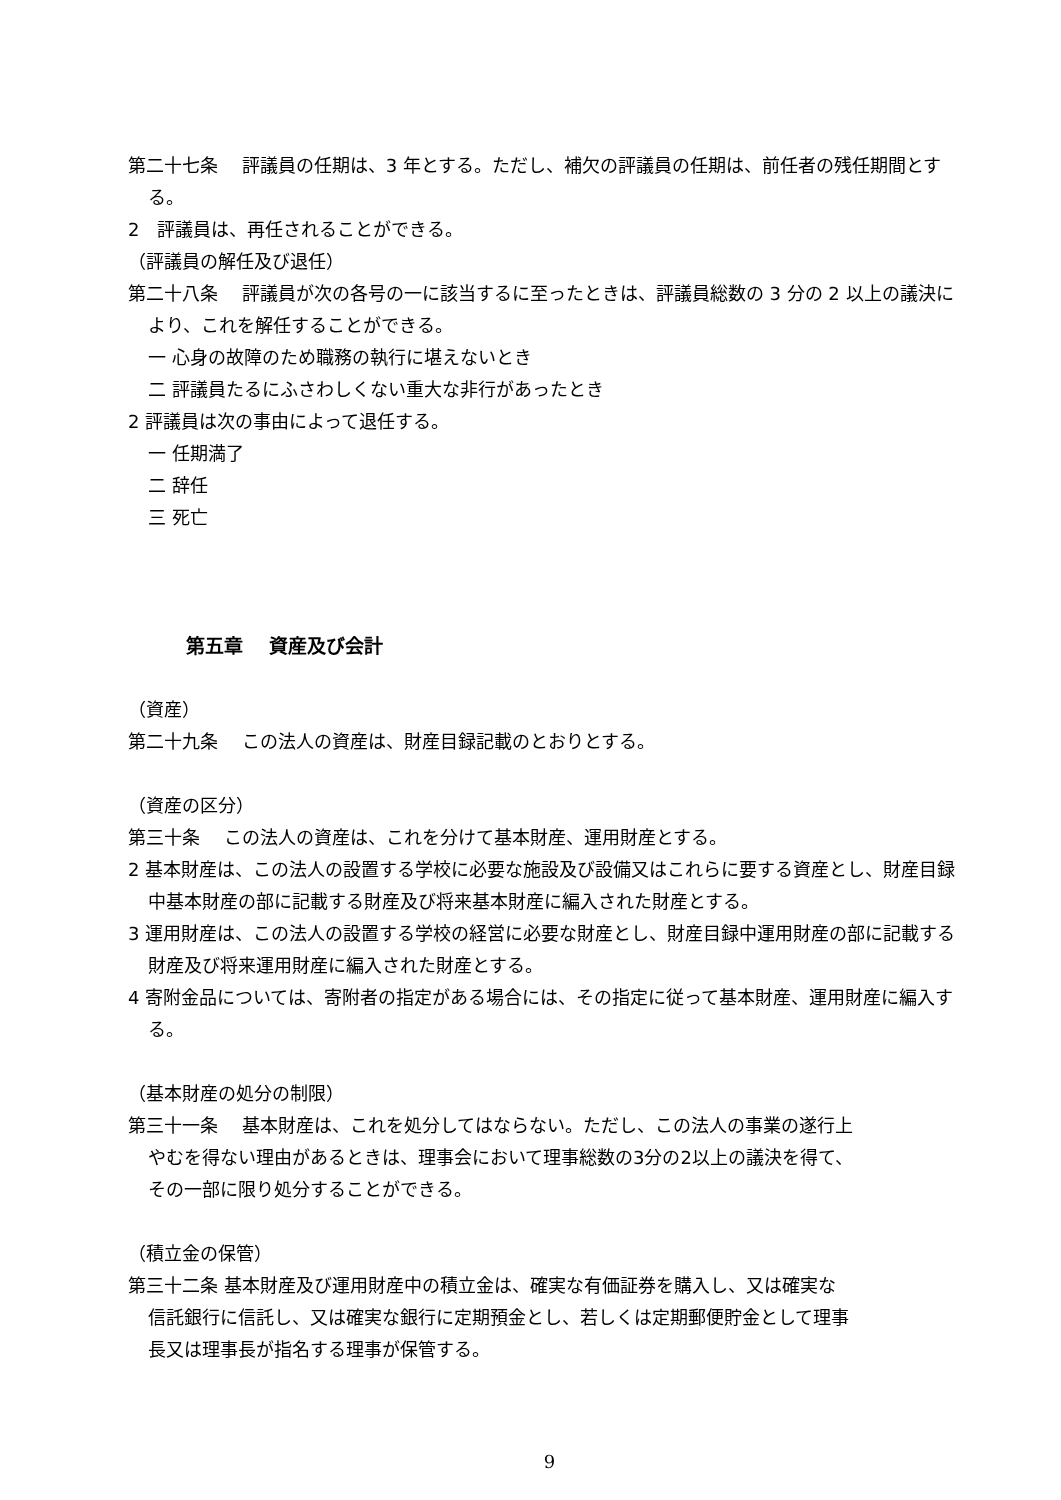第二十七条　 評議員の任期は、3 年とする。ただし、補欠の評議員の任期は、前任者の残任期間とする。
2　評議員は、再任されることができる。
（評議員の解任及び退任）
第二十八条　 評議員が次の各号の一に該当するに至ったときは、評議員総数の 3 分の 2 以上の議決により、これを解任することができる。
一 心身の故障のため職務の執行に堪えないとき
二 評議員たるにふさわしくない重大な非行があったとき
2 評議員は次の事由によって退任する。
一 任期満了
二 辞任
三 死亡
第五章　 資産及び会計
（資産）
第二十九条　 この法人の資産は、財産目録記載のとおりとする。
（資産の区分）
第三十条　 この法人の資産は、これを分けて基本財産、運用財産とする。
2 基本財産は、この法人の設置する学校に必要な施設及び設備又はこれらに要する資産とし、財産目録中基本財産の部に記載する財産及び将来基本財産に編入された財産とする。
3 運用財産は、この法人の設置する学校の経営に必要な財産とし、財産目録中運用財産の部に記載する財産及び将来運用財産に編入された財産とする。
4 寄附金品については、寄附者の指定がある場合には、その指定に従って基本財産、運用財産に編入する。
（基本財産の処分の制限）
第三十一条　 基本財産は、これを処分してはならない。ただし、この法人の事業の遂行上
やむを得ない理由があるときは、理事会において理事総数の3分の2以上の議決を得て、
その一部に限り処分することができる。
（積立金の保管）
第三十二条 基本財産及び運用財産中の積立金は、確実な有価証券を購入し、又は確実な
信託銀行に信託し、又は確実な銀行に定期預金とし、若しくは定期郵便貯金として理事
長又は理事長が指名する理事が保管する。
9